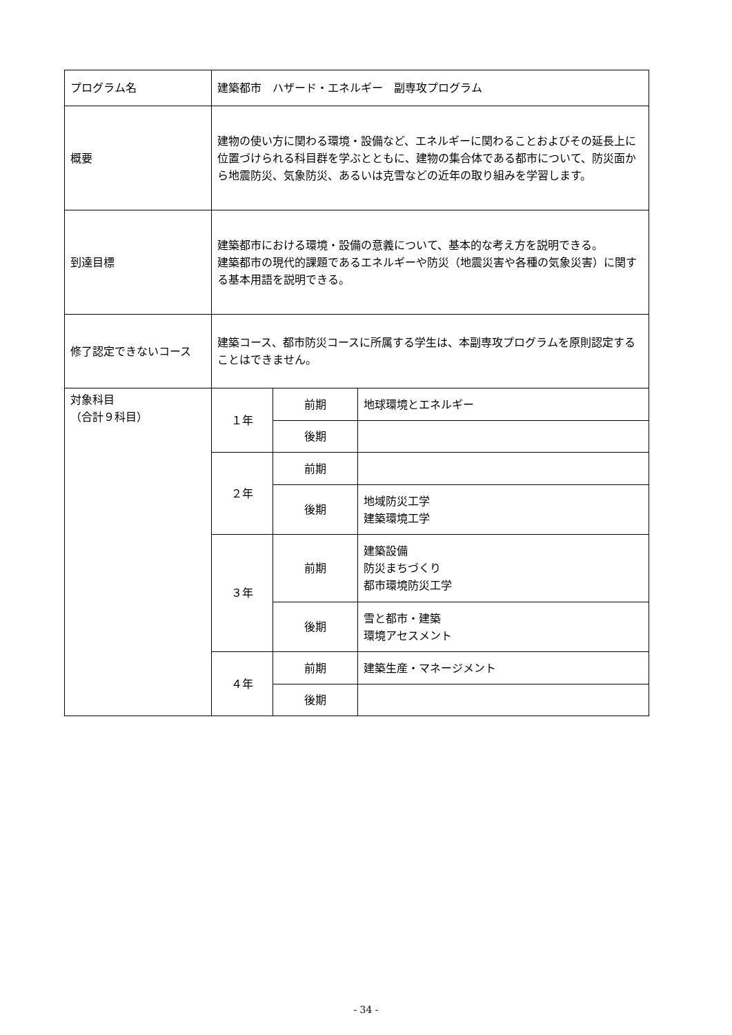| プログラム名 | 建築都市 ハザード・エネルギー 副専攻プログラム | | |
| 概要 | 建物の使い方に関わる環境・設備など、エネルギーに関わることおよびその延長上に位置づけられる科目群を学ぶとともに、建物の集合体である都市について、防災面から地震防災、気象防災、あるいは克雪などの近年の取り組みを学習します。 | | |
| 到達目標 | 建築都市における環境・設備の意義について、基本的な考え方を説明できる。 建築都市の現代的課題であるエネルギーや防災（地震災害や各種の気象災害）に関する基本用語を説明できる。 | | |
| 修了認定できないコース | 建築コース、都市防災コースに所属する学生は、本副専攻プログラムを原則認定することはできません。 | | |
| 対象科目 （合計９科目） | １年 | 前期 | 地球環境とエネルギー |
| | | 後期 | |
| | ２年 | 前期 | |
| | | 後期 | 地域防災工学 建築環境工学 |
| | ３年 | 前期 | 建築設備 防災まちづくり 都市環境防災工学 |
| | | 後期 | 雪と都市・建築 環境アセスメント |
| | ４年 | 前期 | 建築生産・マネージメント |
| | | 後期 | |
- 34 -